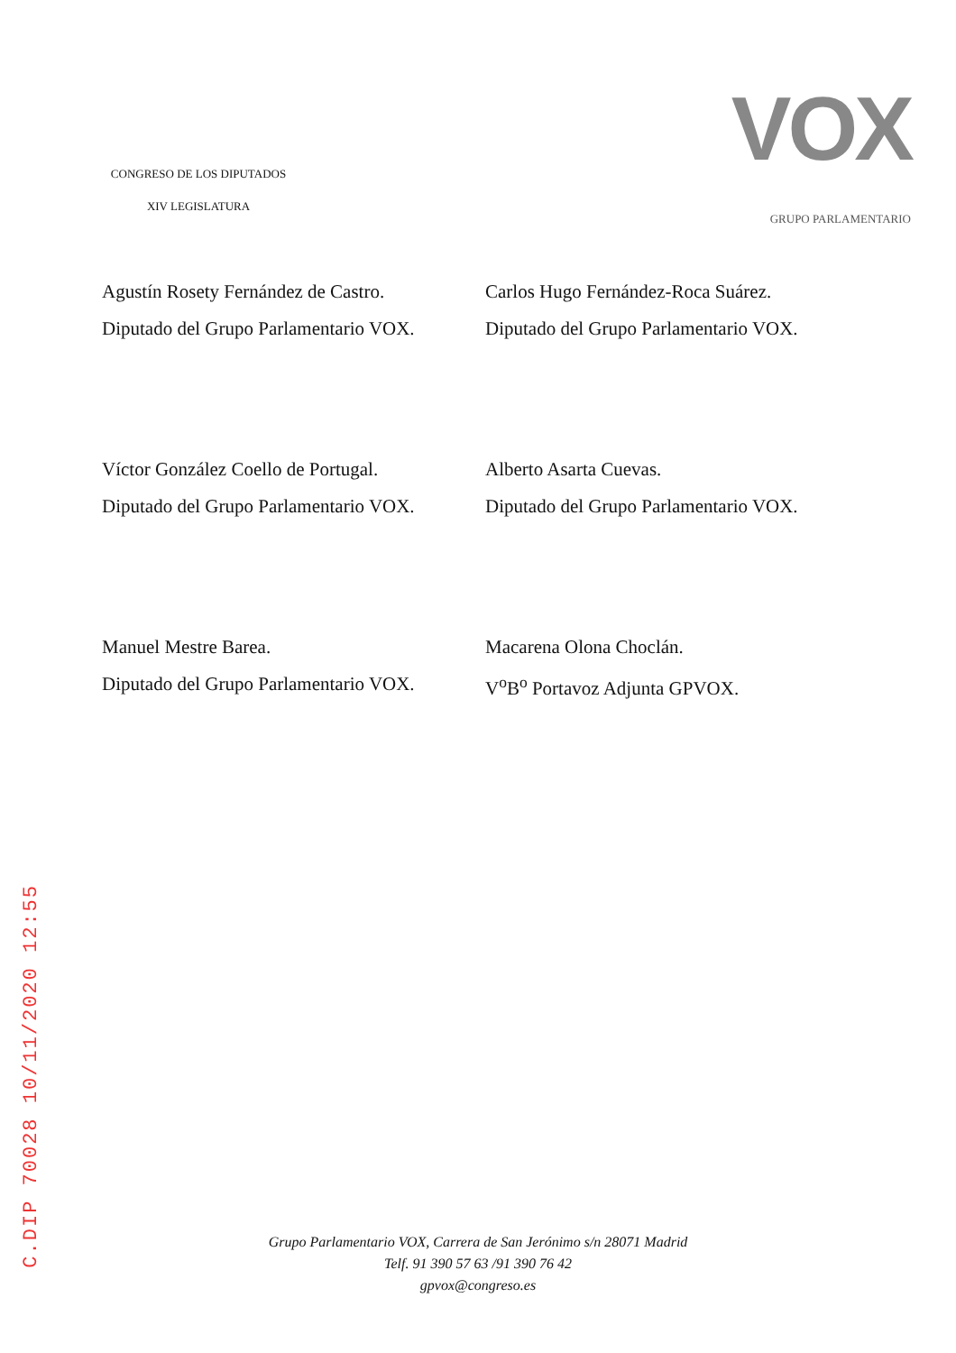C.DIP 70028 10/11/2020 12:55
CONGRESO DE LOS DIPUTADOS
XIV LEGISLATURA
VOX
GRUPO PARLAMENTARIO
Agustín Rosety Fernández de Castro.
Diputado del Grupo Parlamentario VOX.
Carlos Hugo Fernández-Roca Suárez.
Diputado del Grupo Parlamentario VOX.
Víctor González Coello de Portugal.
Diputado del Grupo Parlamentario VOX.
Alberto Asarta Cuevas.
Diputado del Grupo Parlamentario VOX.
Manuel Mestre Barea.
Diputado del Grupo Parlamentario VOX.
Macarena Olona Choclán.
V<sup>o</sup>B<sup>o</sup> Portavoz Adjunta GPVOX.
Grupo Parlamentario VOX, Carrera de San Jerónimo s/n 28071 Madrid
Telf. 91 390 57 63 /91 390 76 42
gpvox@congreso.es